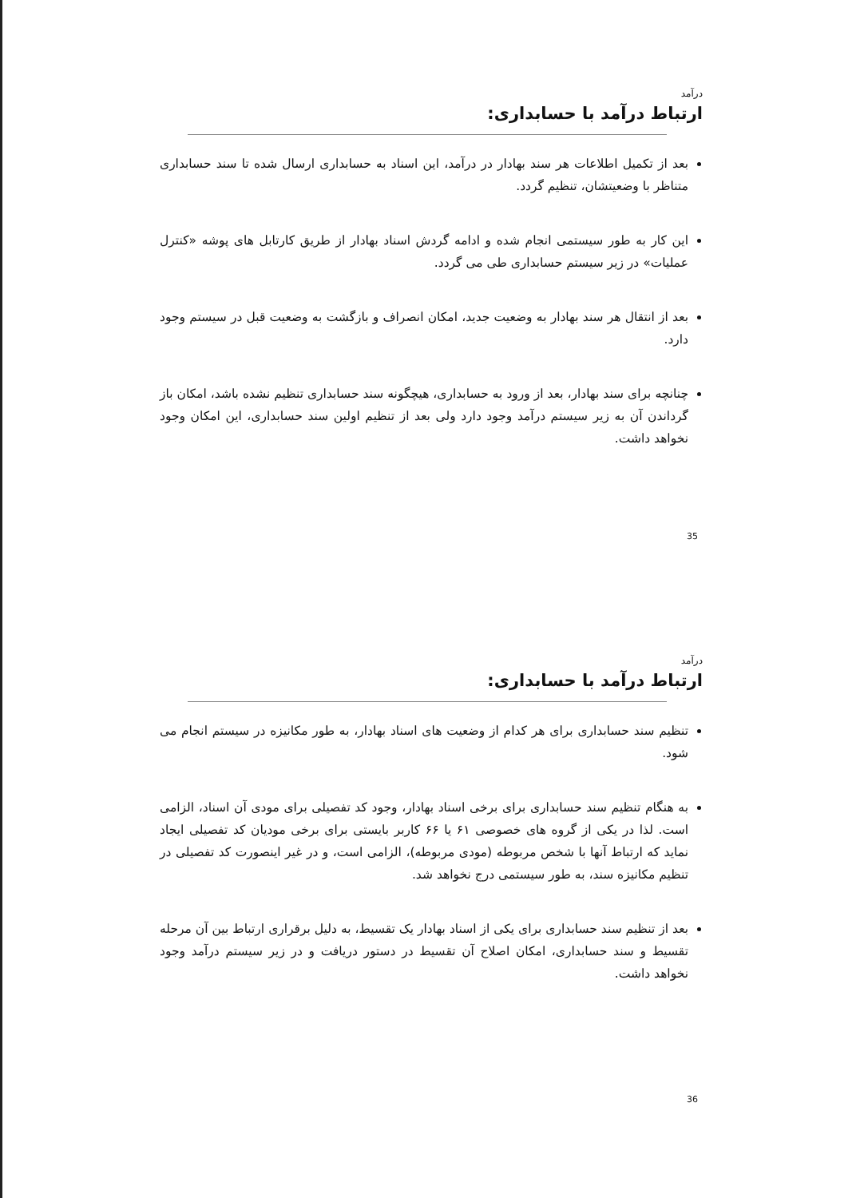درآمد
ارتباط درآمد با حسابداری:
بعد از تکمیل اطلاعات هر سند بهادار در درآمد، این اسناد به حسابداری ارسال شده تا سند حسابداری متناظر با وضعیتشان، تنظیم گردد.
این کار به طور سیستمی انجام شده و ادامه گردش اسناد بهادار از طریق کارتابل های پوشه «کنترل عملیات» در زیر سیستم حسابداری طی می گردد.
بعد از انتقال هر سند بهادار به وضعیت جدید، امکان انصراف و بازگشت به وضعیت قبل در سیستم وجود دارد.
چنانچه برای سند بهادار، بعد از ورود به حسابداری، هیچگونه سند حسابداری تنظیم نشده باشد، امکان باز گرداندن آن به زیر سیستم درآمد وجود دارد ولی بعد از تنظیم اولین سند حسابداری، این امکان وجود نخواهد داشت.
35
درآمد
ارتباط درآمد با حسابداری:
تنظیم سند حسابداری برای هر کدام از وضعیت های اسناد بهادار، به طور مکانیزه در سیستم انجام می شود.
به هنگام تنظیم سند حسابداری برای برخی اسناد بهادار، وجود کد تفصیلی برای مودی آن اسناد، الزامی است. لذا در یکی از گروه های خصوصی ۶۱ یا ۶۶ کاربر بایستی برای برخی مودیان کد تفصیلی ایجاد نماید که ارتباط آنها با شخص مربوطه (مودی مربوطه)، الزامی است، و در غیر اینصورت کد تفصیلی در تنظیم مکانیزه سند، به طور سیستمی درج نخواهد شد.
بعد از تنظیم سند حسابداری برای یکی از اسناد بهادار یک تقسیط، به دلیل برقراری ارتباط بین آن مرحله تقسیط و سند حسابداری، امکان اصلاح آن تقسیط در دستور دریافت و در زیر سیستم درآمد وجود نخواهد داشت.
36